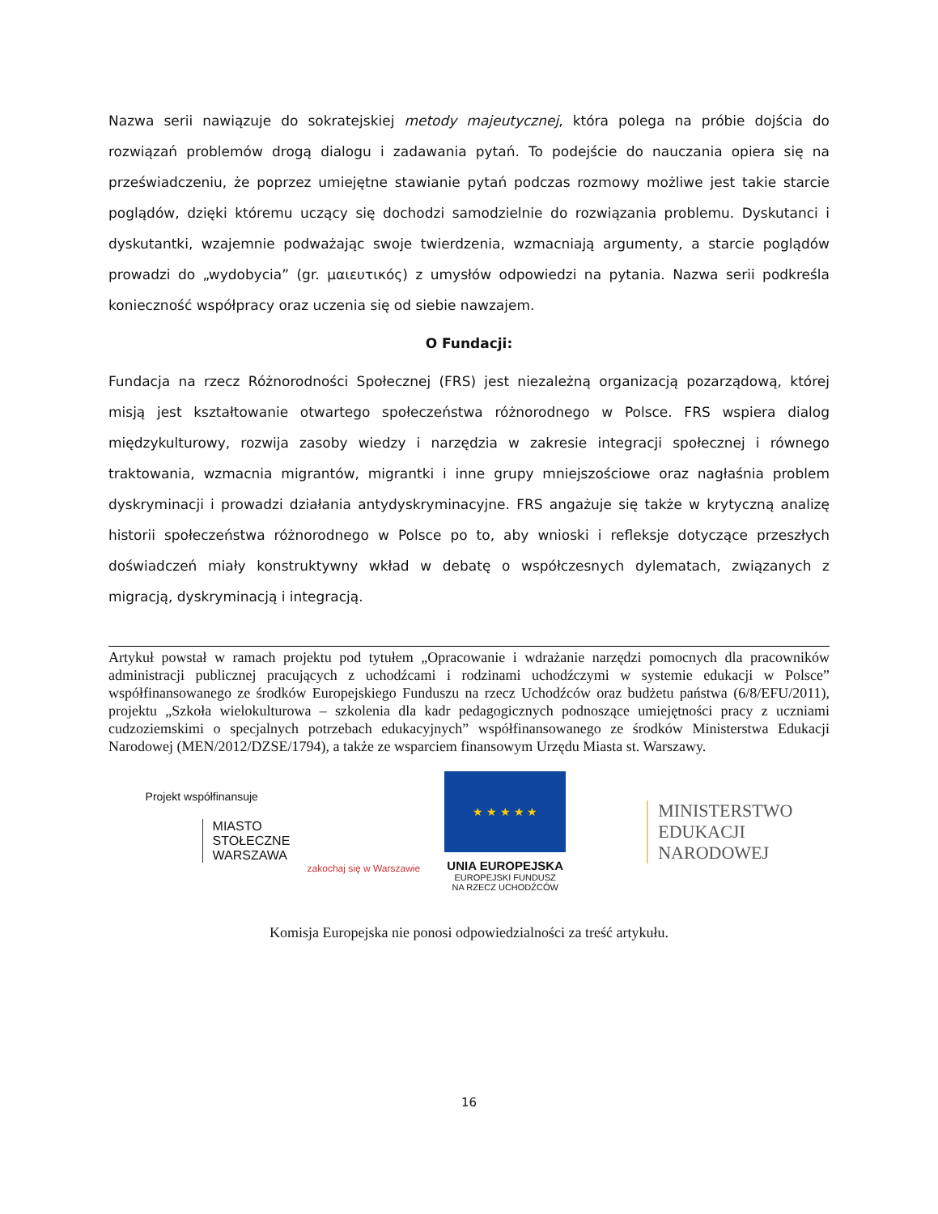Nazwa serii nawiązuje do sokratejskiej metody majeutycznej, która polega na próbie dojścia do rozwiązań problemów drogą dialogu i zadawania pytań. To podejście do nauczania opiera się na przeświadczeniu, że poprzez umiejętne stawianie pytań podczas rozmowy możliwe jest takie starcie poglądów, dzięki któremu uczący się dochodzi samodzielnie do rozwiązania problemu. Dyskutanci i dyskutantki, wzajemnie podważając swoje twierdzenia, wzmacniają argumenty, a starcie poglądów prowadzi do „wydobycia” (gr. μαιευτικός) z umysłów odpowiedzi na pytania. Nazwa serii podkreśla konieczność współpracy oraz uczenia się od siebie nawzajem.
O Fundacji:
Fundacja na rzecz Różnorodności Społecznej (FRS) jest niezależną organizacją pozarządową, której misją jest kształtowanie otwartego społeczeństwa różnorodnego w Polsce. FRS wspiera dialog międzykulturowy, rozwija zasoby wiedzy i narzędzia w zakresie integracji społecznej i równego traktowania, wzmacnia migrantów, migrantki i inne grupy mniejszościowe oraz nagłaśnia problem dyskryminacji i prowadzi działania antydyskryminacyjne. FRS angażuje się także w krytyczną analizę historii społeczeństwa różnorodnego w Polsce po to, aby wnioski i refleksje dotyczące przeszłych doświadczeń miały konstruktywny wkład w debatę o współczesnych dylematach, związanych z migracją, dyskryminacją i integracją.
Artykuł powstał w ramach projektu pod tytułem „Opracowanie i wdrażanie narzędzi pomocnych dla pracowników administracji publicznej pracujących z uchodźcami i rodzinami uchodźczymi w systemie edukacji w Polsce” współfinansowanego ze środków Europejskiego Funduszu na rzecz Uchodźców oraz budżetu państwa (6/8/EFU/2011), projektu „Szkoła wielokulturowa – szkolenia dla kadr pedagogicznych podnoszące umiejętności pracy z uczniami cudzoziemskimi o specjalnych potrzebach edukacyjnych” współfinansowanego ze środków Ministerstwa Edukacji Narodowej (MEN/2012/DZSE/1794), a także ze wsparciem finansowym Urzędu Miasta st. Warszawy.
Projekt współfinansuje
MIASTO
STOŁECZNE
WARSZAWA
zakochaj się w Warszawie
★ ★ ★ ★ ★
UNIA EUROPEJSKA
EUROPEJSKI FUNDUSZ
NA RZECZ UCHODŹCÓW
MINISTERSTWO
EDUKACJI
NARODOWEJ
Komisja Europejska nie ponosi odpowiedzialności za treść artykułu.
16